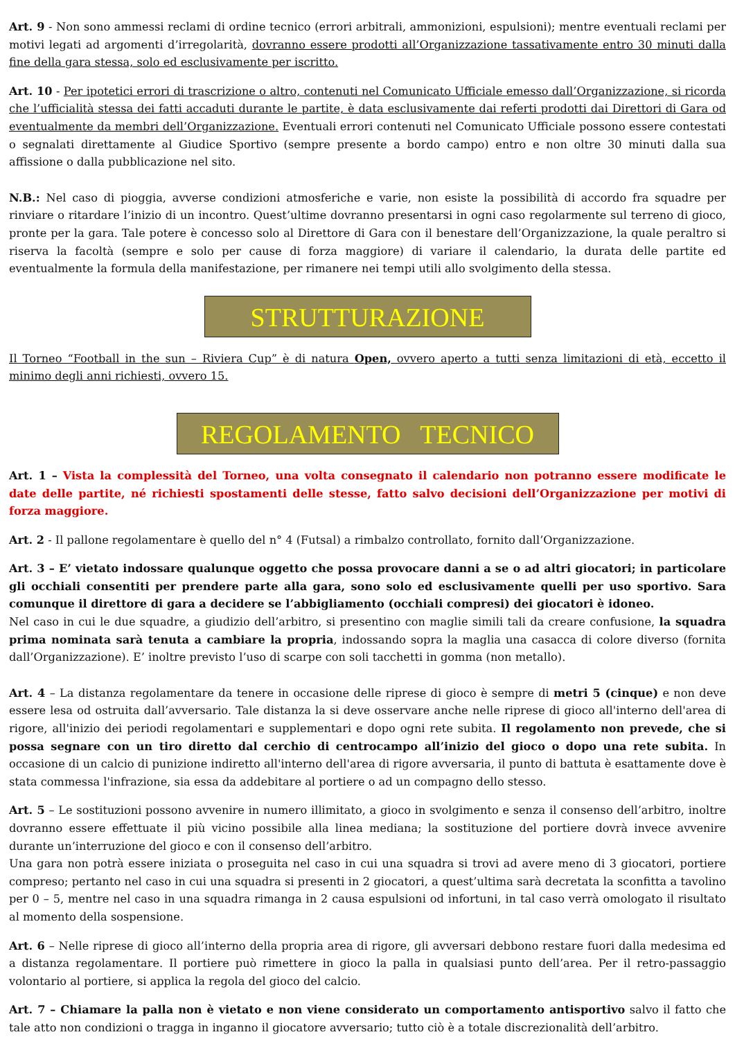Art. 9 - Non sono ammessi reclami di ordine tecnico (errori arbitrali, ammonizioni, espulsioni); mentre eventuali reclami per motivi legati ad argomenti d’irregolarità, dovranno essere prodotti all’Organizzazione tassativamente entro 30 minuti dalla fine della gara stessa, solo ed esclusivamente per iscritto.
Art. 10 - Per ipotetici errori di trascrizione o altro, contenuti nel Comunicato Ufficiale emesso dall’Organizzazione, si ricorda che l’ufficialità stessa dei fatti accaduti durante le partite, è data esclusivamente dai referti prodotti dai Direttori di Gara od eventualmente da membri dell’Organizzazione. Eventuali errori contenuti nel Comunicato Ufficiale possono essere contestati o segnalati direttamente al Giudice Sportivo (sempre presente a bordo campo) entro e non oltre 30 minuti dalla sua affissione o dalla pubblicazione nel sito.
N.B.: Nel caso di pioggia, avverse condizioni atmosferiche e varie, non esiste la possibilità di accordo fra squadre per rinviare o ritardare l’inizio di un incontro. Quest’ultime dovranno presentarsi in ogni caso regolarmente sul terreno di gioco, pronte per la gara. Tale potere è concesso solo al Direttore di Gara con il benestare dell’Organizzazione, la quale peraltro si riserva la facoltà (sempre e solo per cause di forza maggiore) di variare il calendario, la durata delle partite ed eventualmente la formula della manifestazione, per rimanere nei tempi utili allo svolgimento della stessa.
STRUTTURAZIONE
Il Torneo “Football in the sun – Riviera Cup” è di natura Open, ovvero aperto a tutti senza limitazioni di età, eccetto il minimo degli anni richiesti, ovvero 15.
REGOLAMENTO TECNICO
Art. 1 – Vista la complessità del Torneo, una volta consegnato il calendario non potranno essere modificate le date delle partite, né richiesti spostamenti delle stesse, fatto salvo decisioni dell’Organizzazione per motivi di forza maggiore.
Art. 2 - Il pallone regolamentare è quello del n° 4 (Futsal) a rimbalzo controllato, fornito dall’Organizzazione.
Art. 3 – E’ vietato indossare qualunque oggetto che possa provocare danni a se o ad altri giocatori; in particolare gli occhiali consentiti per prendere parte alla gara, sono solo ed esclusivamente quelli per uso sportivo. Sara comunque il direttore di gara a decidere se l’abbigliamento (occhiali compresi) dei giocatori è idoneo.
Nel caso in cui le due squadre, a giudizio dell’arbitro, si presentino con maglie simili tali da creare confusione, la squadra prima nominata sarà tenuta a cambiare la propria, indossando sopra la maglia una casacca di colore diverso (fornita dall’Organizzazione). E’ inoltre previsto l’uso di scarpe con soli tacchetti in gomma (non metallo).
Art. 4 – La distanza regolamentare da tenere in occasione delle riprese di gioco è sempre di metri 5 (cinque) e non deve essere lesa od ostruita dall’avversario. Tale distanza la si deve osservare anche nelle riprese di gioco all'interno dell'area di rigore, all'inizio dei periodi regolamentari e supplementari e dopo ogni rete subita. Il regolamento non prevede, che si possa segnare con un tiro diretto dal cerchio di centrocampo all’inizio del gioco o dopo una rete subita. In occasione di un calcio di punizione indiretto all'interno dell'area di rigore avversaria, il punto di battuta è esattamente dove è stata commessa l'infrazione, sia essa da addebitare al portiere o ad un compagno dello stesso.
Art. 5 – Le sostituzioni possono avvenire in numero illimitato, a gioco in svolgimento e senza il consenso dell’arbitro, inoltre dovranno essere effettuate il più vicino possibile alla linea mediana; la sostituzione del portiere dovrà invece avvenire durante un’interruzione del gioco e con il consenso dell’arbitro.
Una gara non potrà essere iniziata o proseguita nel caso in cui una squadra si trovi ad avere meno di 3 giocatori, portiere compreso; pertanto nel caso in cui una squadra si presenti in 2 giocatori, a quest’ultima sarà decretata la sconfitta a tavolino per 0 – 5, mentre nel caso in una squadra rimanga in 2 causa espulsioni od infortuni, in tal caso verrà omologato il risultato al momento della sospensione.
Art. 6 – Nelle riprese di gioco all’interno della propria area di rigore, gli avversari debbono restare fuori dalla medesima ed a distanza regolamentare. Il portiere può rimettere in gioco la palla in qualsiasi punto dell’area. Per il retro-passaggio volontario al portiere, si applica la regola del gioco del calcio.
Art. 7 – Chiamare la palla non è vietato e non viene considerato un comportamento antisportivo salvo il fatto che tale atto non condizioni o tragga in inganno il giocatore avversario; tutto ciò è a totale discrezionalità dell’arbitro.